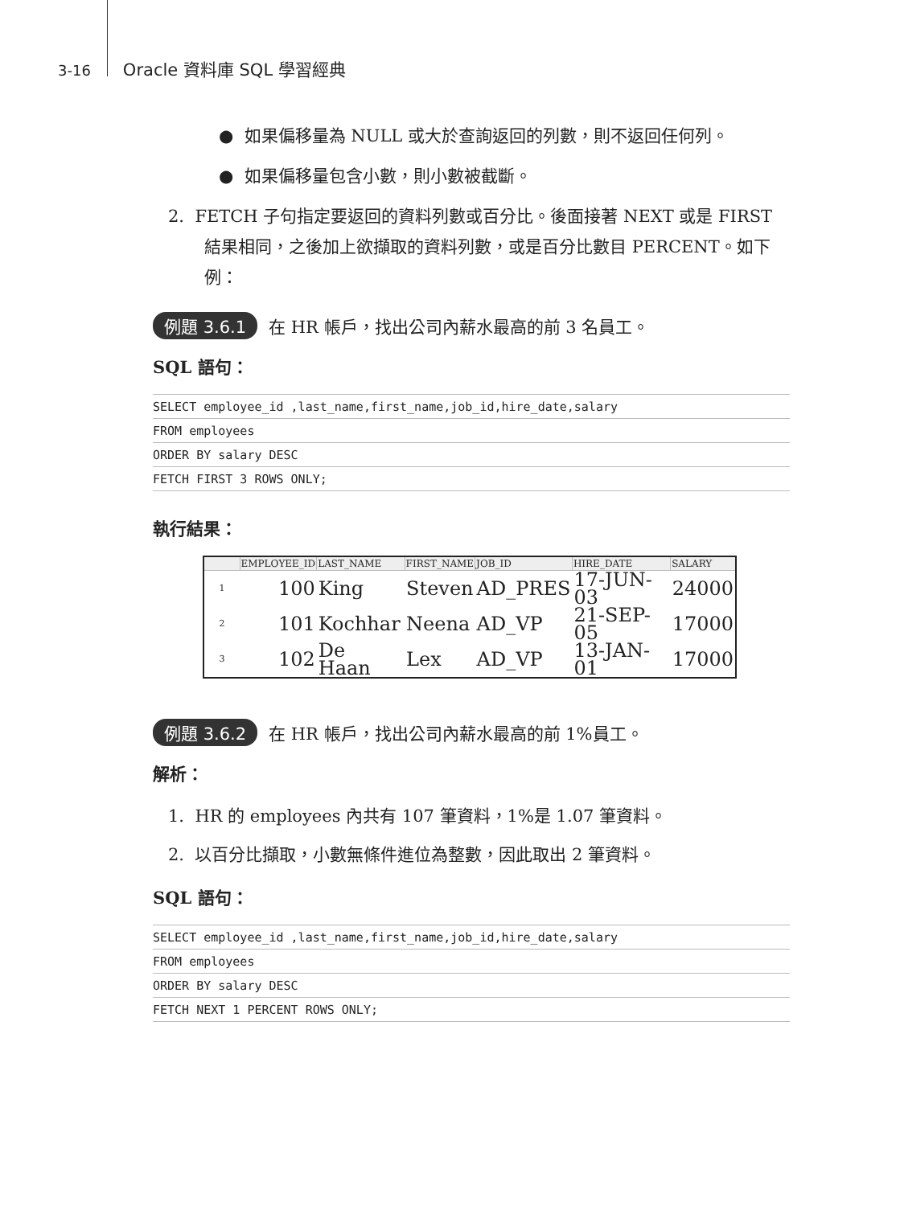3-16 Oracle 資料庫 SQL 學習經典
● 如果偏移量為 NULL 或大於查詢返回的列數，則不返回任何列。
● 如果偏移量包含小數，則小數被截斷。
2. FETCH 子句指定要返回的資料列數或百分比。後面接著 NEXT 或是 FIRST 結果相同，之後加上欲擷取的資料列數，或是百分比數目 PERCENT。如下例：
例題 3.6.1 在 HR 帳戶，找出公司內薪水最高的前 3 名員工。
SQL 語句：
SELECT employee_id ,last_name,first_name,job_id,hire_date,salary
FROM employees
ORDER BY salary DESC
FETCH FIRST 3 ROWS ONLY;
執行結果：
| | EMPLOYEE_ID | LAST_NAME | FIRST_NAME | JOB_ID | HIRE_DATE | SALARY |
| --- | --- | --- | --- | --- | --- | --- |
| 1 | 100 | King | Steven | AD_PRES | 17-JUN-03 | 24000 |
| 2 | 101 | Kochhar | Neena | AD_VP | 21-SEP-05 | 17000 |
| 3 | 102 | De Haan | Lex | AD_VP | 13-JAN-01 | 17000 |
例題 3.6.2 在 HR 帳戶，找出公司內薪水最高的前 1%員工。
解析：
1. HR 的 employees 內共有 107 筆資料，1%是 1.07 筆資料。
2. 以百分比擷取，小數無條件進位為整數，因此取出 2 筆資料。
SQL 語句：
SELECT employee_id ,last_name,first_name,job_id,hire_date,salary
FROM employees
ORDER BY salary DESC
FETCH NEXT 1 PERCENT ROWS ONLY;